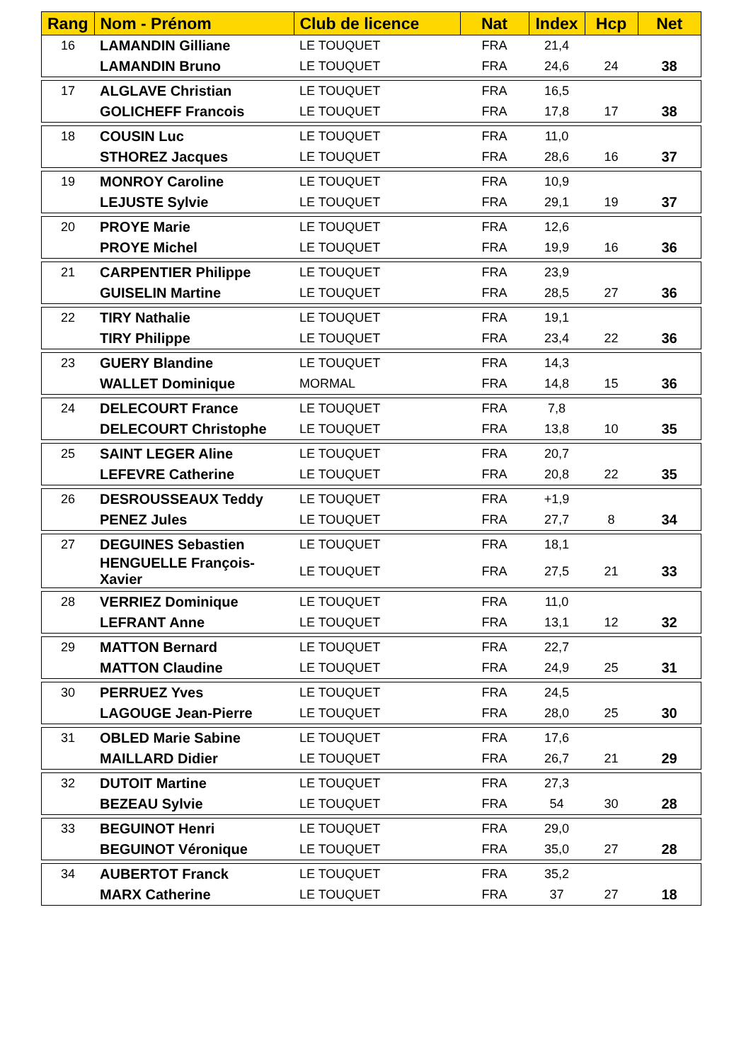| Rang | Nom - Prénom | Club de licence | Nat | Index | Hcp | Net |
| --- | --- | --- | --- | --- | --- | --- |
| 16 | LAMANDIN Gilliane | LE TOUQUET | FRA | 21,4 | | |
| | LAMANDIN Bruno | LE TOUQUET | FRA | 24,6 | 24 | 38 |
| 17 | ALGLAVE Christian | LE TOUQUET | FRA | 16,5 | | |
| | GOLICHEFF Francois | LE TOUQUET | FRA | 17,8 | 17 | 38 |
| 18 | COUSIN Luc | LE TOUQUET | FRA | 11,0 | | |
| | STHOREZ Jacques | LE TOUQUET | FRA | 28,6 | 16 | 37 |
| 19 | MONROY Caroline | LE TOUQUET | FRA | 10,9 | | |
| | LEJUSTE Sylvie | LE TOUQUET | FRA | 29,1 | 19 | 37 |
| 20 | PROYE Marie | LE TOUQUET | FRA | 12,6 | | |
| | PROYE Michel | LE TOUQUET | FRA | 19,9 | 16 | 36 |
| 21 | CARPENTIER Philippe | LE TOUQUET | FRA | 23,9 | | |
| | GUISELIN Martine | LE TOUQUET | FRA | 28,5 | 27 | 36 |
| 22 | TIRY Nathalie | LE TOUQUET | FRA | 19,1 | | |
| | TIRY Philippe | LE TOUQUET | FRA | 23,4 | 22 | 36 |
| 23 | GUERY Blandine | LE TOUQUET | FRA | 14,3 | | |
| | WALLET Dominique | MORMAL | FRA | 14,8 | 15 | 36 |
| 24 | DELECOURT France | LE TOUQUET | FRA | 7,8 | | |
| | DELECOURT Christophe | LE TOUQUET | FRA | 13,8 | 10 | 35 |
| 25 | SAINT LEGER Aline | LE TOUQUET | FRA | 20,7 | | |
| | LEFEVRE Catherine | LE TOUQUET | FRA | 20,8 | 22 | 35 |
| 26 | DESROUSSEAUX Teddy | LE TOUQUET | FRA | +1,9 | | |
| | PENEZ Jules | LE TOUQUET | FRA | 27,7 | 8 | 34 |
| 27 | DEGUINES Sebastien | LE TOUQUET | FRA | 18,1 | | |
| | HENGUELLE François-Xavier | LE TOUQUET | FRA | 27,5 | 21 | 33 |
| 28 | VERRIEZ Dominique | LE TOUQUET | FRA | 11,0 | | |
| | LEFRANT Anne | LE TOUQUET | FRA | 13,1 | 12 | 32 |
| 29 | MATTON Bernard | LE TOUQUET | FRA | 22,7 | | |
| | MATTON Claudine | LE TOUQUET | FRA | 24,9 | 25 | 31 |
| 30 | PERRUEZ Yves | LE TOUQUET | FRA | 24,5 | | |
| | LAGOUGE Jean-Pierre | LE TOUQUET | FRA | 28,0 | 25 | 30 |
| 31 | OBLED Marie Sabine | LE TOUQUET | FRA | 17,6 | | |
| | MAILLARD Didier | LE TOUQUET | FRA | 26,7 | 21 | 29 |
| 32 | DUTOIT Martine | LE TOUQUET | FRA | 27,3 | | |
| | BEZEAU Sylvie | LE TOUQUET | FRA | 54 | 30 | 28 |
| 33 | BEGUINOT Henri | LE TOUQUET | FRA | 29,0 | | |
| | BEGUINOT Véronique | LE TOUQUET | FRA | 35,0 | 27 | 28 |
| 34 | AUBERTOT Franck | LE TOUQUET | FRA | 35,2 | | |
| | MARX Catherine | LE TOUQUET | FRA | 37 | 27 | 18 |